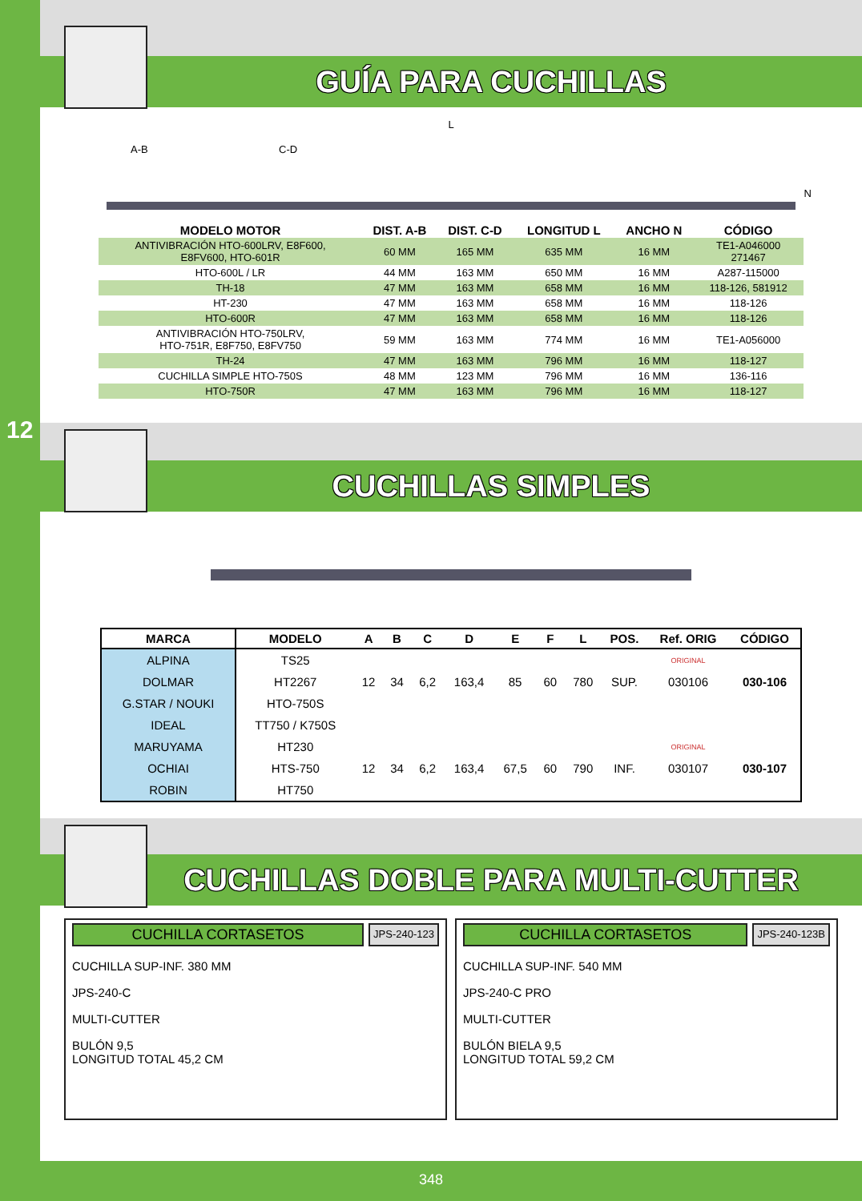12
GUÍA PARA CUCHILLAS
L
A-B C-D
N
| MODELO MOTOR | DIST. A-B | DIST. C-D | LONGITUD L | ANCHO N | CÓDIGO |
| --- | --- | --- | --- | --- | --- |
| ANTIVIBRACIÓN HTO-600LRV, E8F600, E8FV600, HTO-601R | 60 MM | 165 MM | 635 MM | 16 MM | TE1-A046000 271467 |
| HTO-600L / LR | 44 MM | 163 MM | 650 MM | 16 MM | A287-115000 |
| TH-18 | 47 MM | 163 MM | 658 MM | 16 MM | 118-126, 581912 |
| HT-230 | 47 MM | 163 MM | 658 MM | 16 MM | 118-126 |
| HTO-600R | 47 MM | 163 MM | 658 MM | 16 MM | 118-126 |
| ANTIVIBRACIÓN HTO-750LRV, HTO-751R, E8F750, E8FV750 | 59 MM | 163 MM | 774 MM | 16 MM | TE1-A056000 |
| TH-24 | 47 MM | 163 MM | 796 MM | 16 MM | 118-127 |
| CUCHILLA SIMPLE HTO-750S | 48 MM | 123 MM | 796 MM | 16 MM | 136-116 |
| HTO-750R | 47 MM | 163 MM | 796 MM | 16 MM | 118-127 |
CUCHILLAS SIMPLES
| MARCA | MODELO | A | B | C | D | E | F | L | POS. | Ref. ORIG | CÓDIGO |
| --- | --- | --- | --- | --- | --- | --- | --- | --- | --- | --- | --- |
| ALPINA | TS25 | | | | | | | | | ORIGINAL | |
| DOLMAR | HT2267 | 12 | 34 | 6,2 | 163,4 | 85 | 60 | 780 | SUP. | 030106 | 030-106 |
| G.STAR / NOUKI | HTO-750S | | | | | | | | | | |
| IDEAL | TT750 / K750S | | | | | | | | | | |
| MARUYAMA | HT230 | | | | | | | | | ORIGINAL | |
| OCHIAI | HTS-750 | 12 | 34 | 6,2 | 163,4 | 67,5 | 60 | 790 | INF. | 030107 | 030-107 |
| ROBIN | HT750 | | | | | | | | | | |
CUCHILLAS DOBLE PARA MULTI-CUTTER
CUCHILLA CORTASETOS
JPS-240-123
CUCHILLA SUP-INF. 380 MM
JPS-240-C
MULTI-CUTTER
BULÓN 9,5
LONGITUD TOTAL 45,2 CM
CUCHILLA CORTASETOS
JPS-240-123B
CUCHILLA SUP-INF. 540 MM
JPS-240-C PRO
MULTI-CUTTER
BULÓN BIELA 9,5
LONGITUD TOTAL 59,2 CM
348